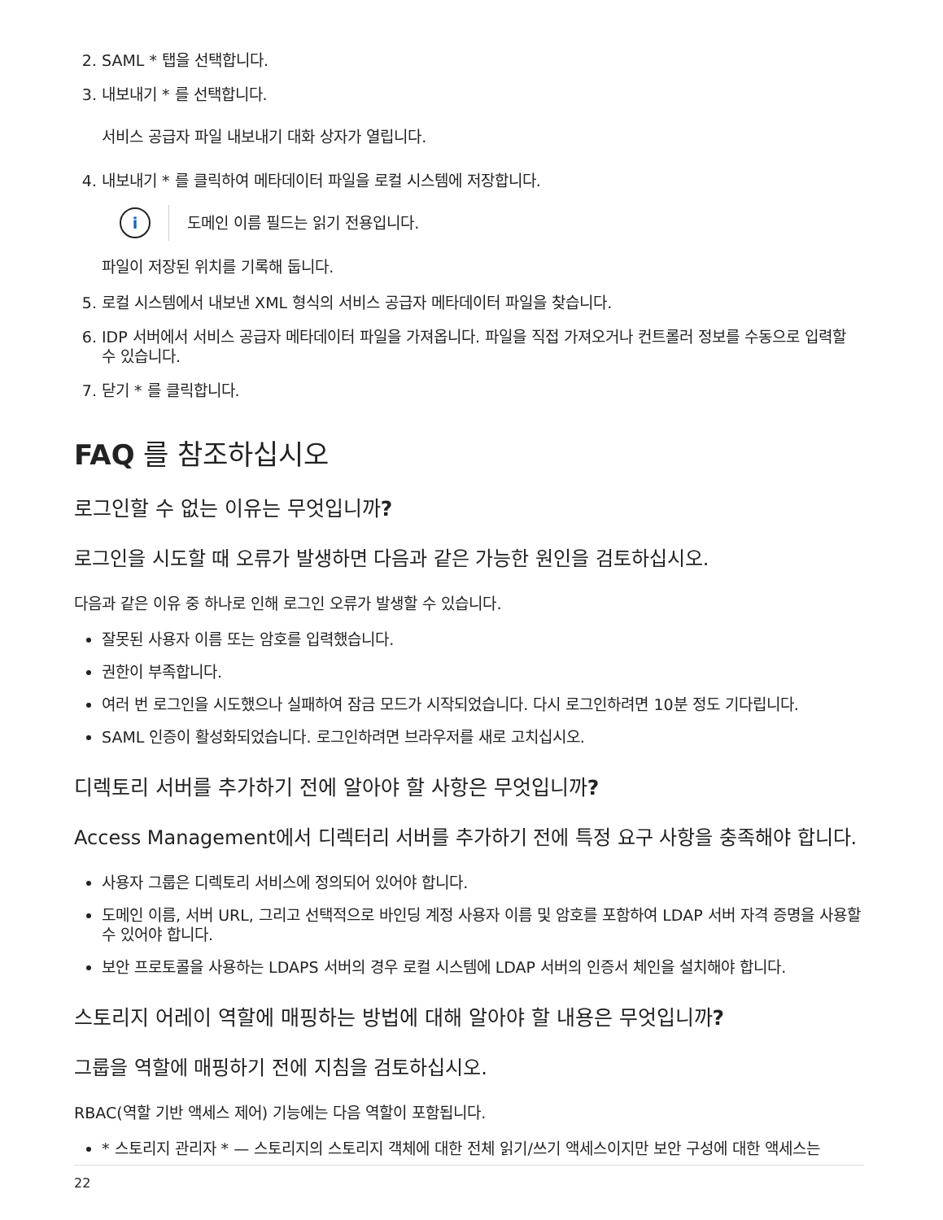2. SAML * 탭을 선택합니다.
3. 내보내기 * 를 선택합니다.
서비스 공급자 파일 내보내기 대화 상자가 열립니다.
4. 내보내기 * 를 클릭하여 메타데이터 파일을 로컬 시스템에 저장합니다.
i
도메인 이름 필드는 읽기 전용입니다.
파일이 저장된 위치를 기록해 둡니다.
5. 로컬 시스템에서 내보낸 XML 형식의 서비스 공급자 메타데이터 파일을 찾습니다.
6. IDP 서버에서 서비스 공급자 메타데이터 파일을 가져옵니다. 파일을 직접 가져오거나 컨트롤러 정보를 수동으로 입력할 수 있습니다.
7. 닫기 * 를 클릭합니다.
FAQ 를 참조하십시오
로그인할 수 없는 이유는 무엇입니까?
로그인을 시도할 때 오류가 발생하면 다음과 같은 가능한 원인을 검토하십시오.
다음과 같은 이유 중 하나로 인해 로그인 오류가 발생할 수 있습니다.
잘못된 사용자 이름 또는 암호를 입력했습니다.
권한이 부족합니다.
여러 번 로그인을 시도했으나 실패하여 잠금 모드가 시작되었습니다. 다시 로그인하려면 10분 정도 기다립니다.
SAML 인증이 활성화되었습니다. 로그인하려면 브라우저를 새로 고치십시오.
디렉토리 서버를 추가하기 전에 알아야 할 사항은 무엇입니까?
Access Management에서 디렉터리 서버를 추가하기 전에 특정 요구 사항을 충족해야 합니다.
사용자 그룹은 디렉토리 서비스에 정의되어 있어야 합니다.
도메인 이름, 서버 URL, 그리고 선택적으로 바인딩 계정 사용자 이름 및 암호를 포함하여 LDAP 서버 자격 증명을 사용할 수 있어야 합니다.
보안 프로토콜을 사용하는 LDAPS 서버의 경우 로컬 시스템에 LDAP 서버의 인증서 체인을 설치해야 합니다.
스토리지 어레이 역할에 매핑하는 방법에 대해 알아야 할 내용은 무엇입니까?
그룹을 역할에 매핑하기 전에 지침을 검토하십시오.
RBAC(역할 기반 액세스 제어) 기능에는 다음 역할이 포함됩니다.
* 스토리지 관리자 * — 스토리지의 스토리지 객체에 대한 전체 읽기/쓰기 액세스이지만 보안 구성에 대한 액세스는
22